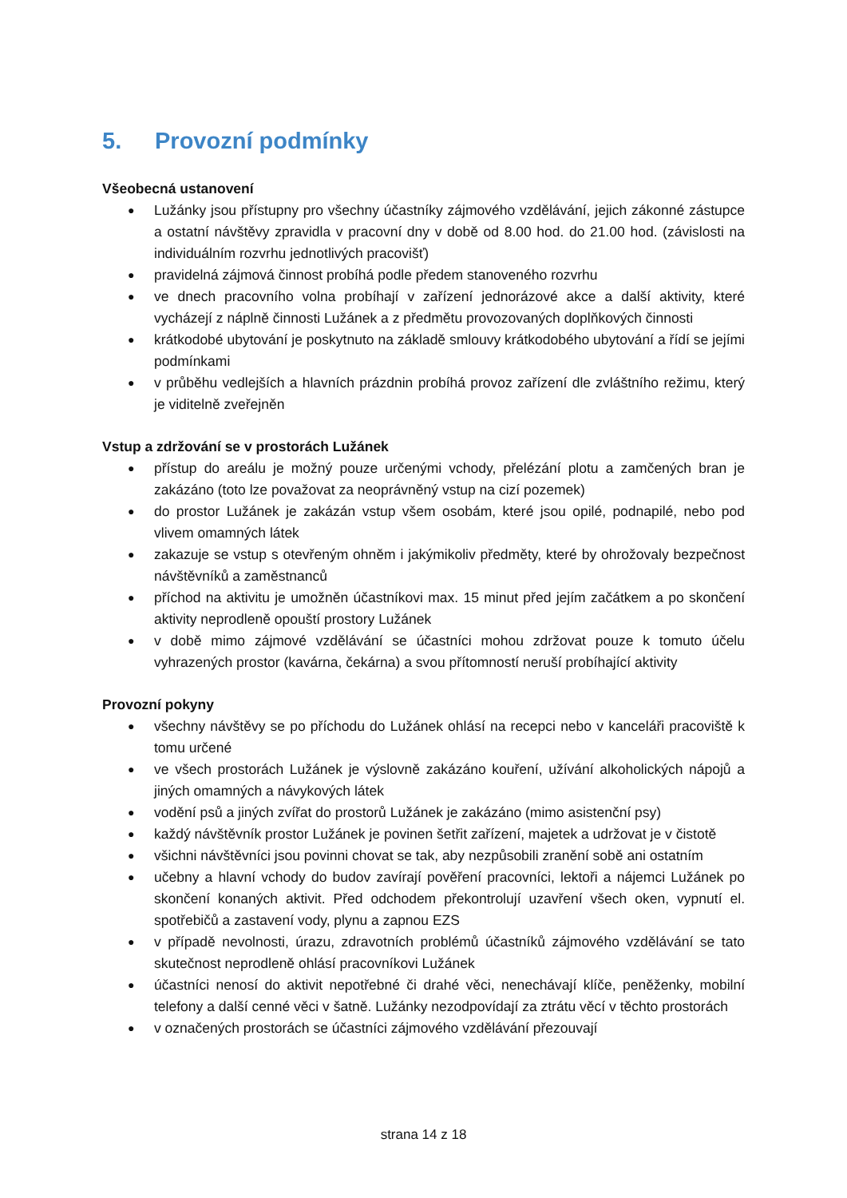5. Provozní podmínky
Všeobecná ustanovení
● Lužánky jsou přístupny pro všechny účastníky zájmového vzdělávání, jejich zákonné zástupce a ostatní návštěvy zpravidla v pracovní dny v době od 8.00 hod. do 21.00 hod. (závislosti na individuálním rozvrhu jednotlivých pracovišť)
● pravidelná zájmová činnost probíhá podle předem stanoveného rozvrhu
● ve dnech pracovního volna probíhají v zařízení jednorázové akce a další aktivity, které vycházejí z náplně činnosti Lužánek a z předmětu provozovaných doplňkových činnosti
● krátkodobé ubytování je poskytnuto na základě smlouvy krátkodobého ubytování a řídí se jejími podmínkami
● v průběhu vedlejších a hlavních prázdnin probíhá provoz zařízení dle zvláštního režimu, který je viditelně zveřejněn
Vstup a zdržování se v prostorách Lužánek
● přístup do areálu je možný pouze určenými vchody, přelézání plotu a zamčených bran je zakázáno (toto lze považovat za neoprávněný vstup na cizí pozemek)
● do prostor Lužánek je zakázán vstup všem osobám, které jsou opilé, podnapilé, nebo pod vlivem omamných látek
● zakazuje se vstup s otevřeným ohněm i jakýmikoliv předměty, které by ohrožovaly bezpečnost návštěvníků a zaměstnanců
● příchod na aktivitu je umožněn účastníkovi max. 15 minut před jejím začátkem a po skončení aktivity neprodleně opouští prostory Lužánek
● v době mimo zájmové vzdělávání se účastníci mohou zdržovat pouze k tomuto účelu vyhrazených prostor (kavárna, čekárna) a svou přítomností neruší probíhající aktivity
Provozní pokyny
● všechny návštěvy se po příchodu do Lužánek ohlásí na recepci nebo v kanceláři pracoviště k tomu určené
● ve všech prostorách Lužánek je výslovně zakázáno kouření, užívání alkoholických nápojů a jiných omamných a návykových látek
● vodění psů a jiných zvířat do prostorů Lužánek je zakázáno (mimo asistenční psy)
● každý návštěvník prostor Lužánek je povinen šetřit zařízení, majetek a udržovat je v čistotě
● všichni návštěvníci jsou povinni chovat se tak, aby nezpůsobili zranění sobě ani ostatním
● učebny a hlavní vchody do budov zavírají pověření pracovníci, lektoři a nájemci Lužánek po skončení konaných aktivit. Před odchodem překontrolují uzavření všech oken, vypnutí el. spotřebičů a zastavení vody, plynu a zapnou EZS
● v případě nevolnosti, úrazu, zdravotních problémů účastníků zájmového vzdělávání se tato skutečnost neprodleně ohlásí pracovníkovi Lužánek
● účastníci nenosí do aktivit nepotřebné či drahé věci, nenechávají klíče, peněženky, mobilní telefony a další cenné věci v šatně. Lužánky nezodpovídají za ztrátu věcí v těchto prostorách
● v označených prostorách se účastníci zájmového vzdělávání přezouvají
strana 14 z 18